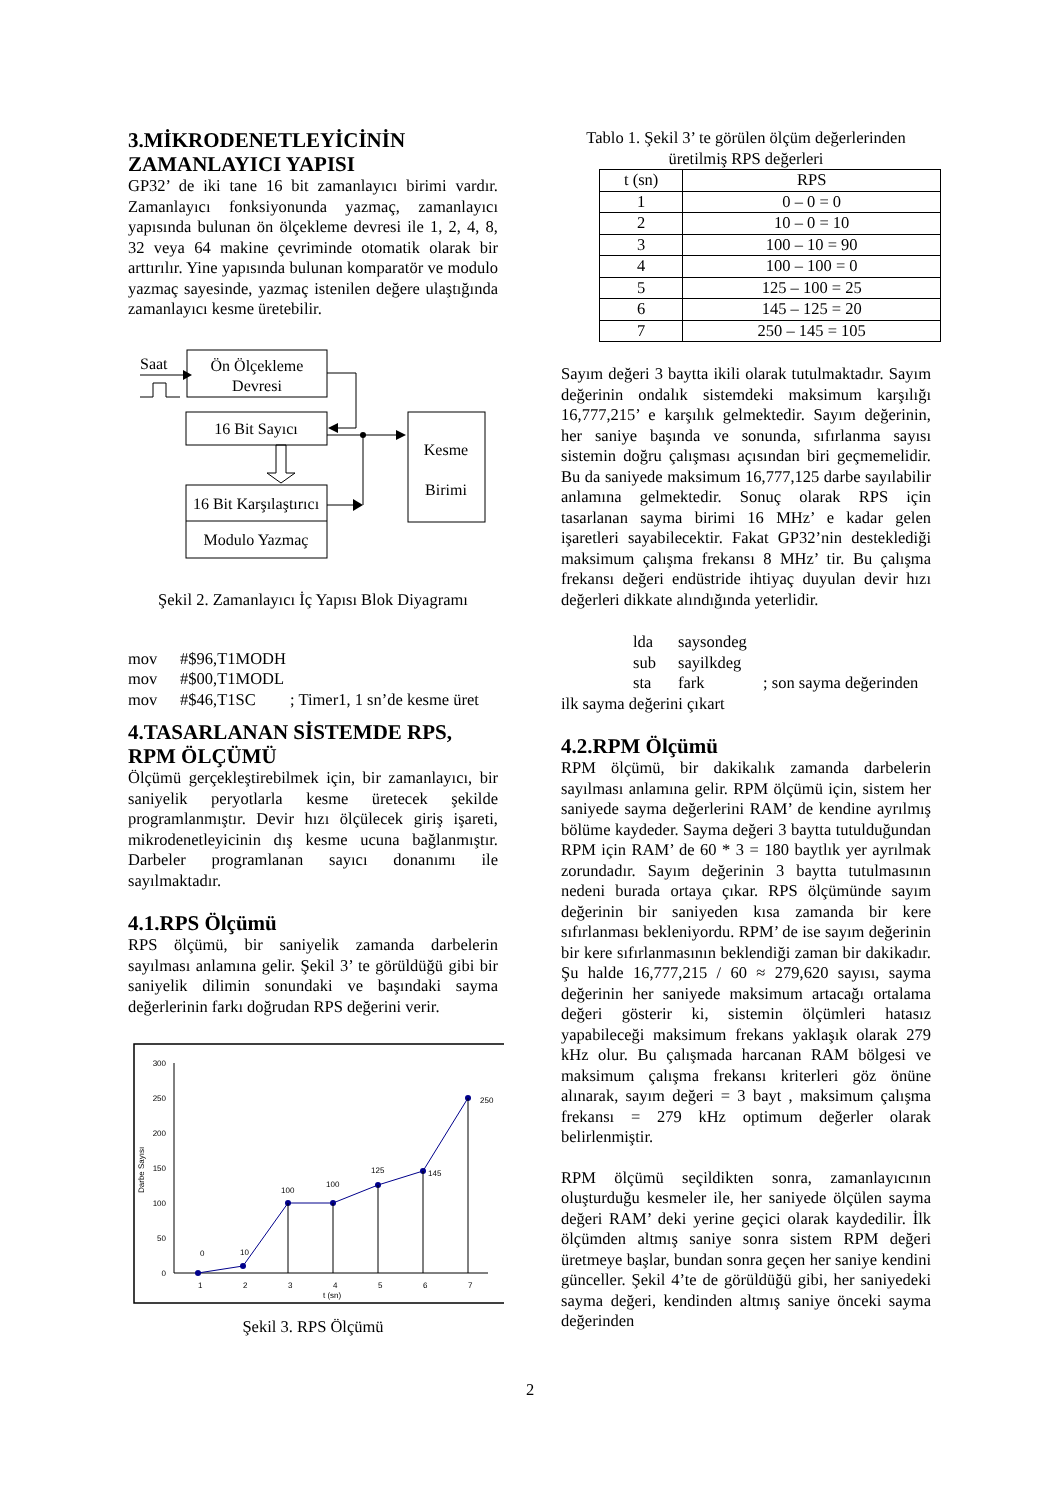3.MİKRODENETLEYİCİNİN ZAMANLAYICI YAPISI
GP32’ de iki tane 16 bit zamanlayıcı birimi vardır. Zamanlayıcı fonksiyonunda yazmaç, zamanlayıcı yapısında bulunan ön ölçekleme devresi ile 1, 2, 4, 8, 32 veya 64 makine çevriminde otomatik olarak bir arttırılır. Yine yapısında bulunan komparatör ve modulo yazmaç sayesinde, yazmaç istenilen değere ulaştığında zamanlayıcı kesme üretebilir.
Saat
Ön Ölçekleme
Devresi
16 Bit Sayıcı
16 Bit Karşılaştırıcı
Modulo Yazmaç
Kesme
Birimi
Şekil 2. Zamanlayıcı İç Yapısı Blok Diyagramı
mov #$96,T1MODH mov #$00,T1MODL mov #$46,T1SC; Timer1, 1 sn’de kesme üret
4.TASARLANAN SİSTEMDE RPS, RPM ÖLÇÜMÜ
Ölçümü gerçekleştirebilmek için, bir zamanlayıcı, bir saniyelik peryotlarla kesme üretecek şekilde programlanmıştır. Devir hızı ölçülecek giriş işareti, mikrodenetleyicinin dış kesme ucuna bağlanmıştır. Darbeler programlanan sayıcı donanımı ile sayılmaktadır.
4.1.RPS Ölçümü
RPS ölçümü, bir saniyelik zamanda darbelerin sayılması anlamına gelir. Şekil 3’ te görüldüğü gibi bir saniyelik dilimin sonundaki ve başındaki sayma değerlerinin farkı doğrudan RPS değerini verir.
0
50
100
150
200
250
300
Darbe Sayısı
0
10
100
100
125
145
250
1
2
3
4
5
6
7
t (sn)
Şekil 3. RPS Ölçümü
Tablo 1. Şekil 3’ te görülen ölçüm değerlerinden üretilmiş RPS değerleri
| t (sn) | RPS |
| --- | --- |
| 1 | 0 – 0 = 0 |
| 2 | 10 – 0 = 10 |
| 3 | 100 – 10 = 90 |
| 4 | 100 – 100 = 0 |
| 5 | 125 – 100 = 25 |
| 6 | 145 – 125 = 20 |
| 7 | 250 – 145 = 105 |
Sayım değeri 3 baytta ikili olarak tutulmaktadır. Sayım değerinin ondalık sistemdeki maksimum karşılığı 16,777,215’ e karşılık gelmektedir. Sayım değerinin, her saniye başında ve sonunda, sıfırlanma sayısı sistemin doğru çalışması açısından biri geçmemelidir. Bu da saniyede maksimum 16,777,125 darbe sayılabilir anlamına gelmektedir. Sonuç olarak RPS için tasarlanan sayma birimi 16 MHz’ e kadar gelen işaretleri sayabilecektir. Fakat GP32’nin desteklediği maksimum çalışma frekansı 8 MHz’ tir. Bu çalışma frekansı değeri endüstride ihtiyaç duyulan devir hızı değerleri dikkate alındığında yeterlidir.
lda saysondeg sub sayilkdeg sta fark; son sayma değerinden
ilk sayma değerini çıkart
4.2.RPM Ölçümü
RPM ölçümü, bir dakikalık zamanda darbelerin sayılması anlamına gelir. RPM ölçümü için, sistem her saniyede sayma değerlerini RAM’ de kendine ayrılmış bölüme kaydeder. Sayma değeri 3 baytta tutulduğundan RPM için RAM’ de 60 * 3 = 180 baytlık yer ayrılmak zorundadır. Sayım değerinin 3 baytta tutulmasının nedeni burada ortaya çıkar. RPS ölçümünde sayım değerinin bir saniyeden kısa zamanda bir kere sıfırlanması bekleniyordu. RPM’ de ise sayım değerinin bir kere sıfırlanmasının beklendiği zaman bir dakikadır. Şu halde 16,777,215 / 60 ≈ 279,620 sayısı, sayma değerinin her saniyede maksimum artacağı ortalama değeri gösterir ki, sistemin ölçümleri hatasız yapabileceği maksimum frekans yaklaşık olarak 279 kHz olur. Bu çalışmada harcanan RAM bölgesi ve maksimum çalışma frekansı kriterleri göz önüne alınarak, sayım değeri = 3 bayt , maksimum çalışma frekansı = 279 kHz optimum değerler olarak belirlenmiştir.
RPM ölçümü seçildikten sonra, zamanlayıcının oluşturduğu kesmeler ile, her saniyede ölçülen sayma değeri RAM’ deki yerine geçici olarak kaydedilir. İlk ölçümden altmış saniye sonra sistem RPM değeri üretmeye başlar, bundan sonra geçen her saniye kendini günceller. Şekil 4’te de görüldüğü gibi, her saniyedeki sayma değeri, kendinden altmış saniye önceki sayma değerinden
2